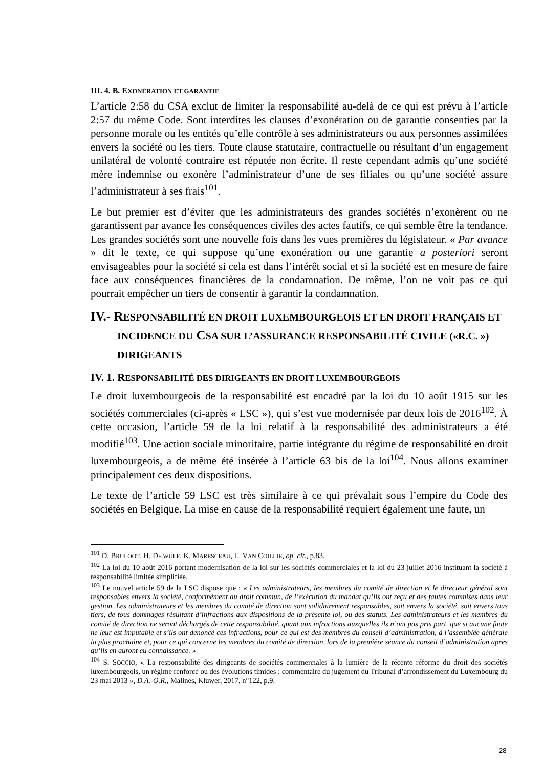III. 4. B. EXONÉRATION ET GARANTIE
L’article 2:58 du CSA exclut de limiter la responsabilité au-delà de ce qui est prévu à l’article 2:57 du même Code. Sont interdites les clauses d’exonération ou de garantie consenties par la personne morale ou les entités qu’elle contrôle à ses administrateurs ou aux personnes assimilées envers la société ou les tiers. Toute clause statutaire, contractuelle ou résultant d’un engagement unilatéral de volonté contraire est réputée non écrite. Il reste cependant admis qu’une société mère indemnise ou exonère l’administrateur d’une de ses filiales ou qu’une société assure l’administrateur à ses frais<sup>101</sup>.
Le but premier est d’éviter que les administrateurs des grandes sociétés n’exonèrent ou ne garantissent par avance les conséquences civiles des actes fautifs, ce qui semble être la tendance. Les grandes sociétés sont une nouvelle fois dans les vues premières du législateur. « Par avance » dit le texte, ce qui suppose qu’une exonération ou une garantie a posteriori seront envisageables pour la société si cela est dans l’intérêt social et si la société est en mesure de faire face aux conséquences financières de la condamnation. De même, l’on ne voit pas ce qui pourrait empêcher un tiers de consentir à garantir la condamnation.
IV.- RESPONSABILITÉ EN DROIT LUXEMBOURGEOIS ET EN DROIT FRANÇAIS ET INCIDENCE DU CSA SUR L’ASSURANCE RESPONSABILITÉ CIVILE («R.C. ») DIRIGEANTS
IV. 1. RESPONSABILITÉ DES DIRIGEANTS EN DROIT LUXEMBOURGEOIS
Le droit luxembourgeois de la responsabilité est encadré par la loi du 10 août 1915 sur les sociétés commerciales (ci-après « LSC »), qui s’est vue modernisée par deux lois de 2016<sup>102</sup>. À cette occasion, l’article 59 de la loi relatif à la responsabilité des administrateurs a été modifié<sup>103</sup>. Une action sociale minoritaire, partie intégrante du régime de responsabilité en droit luxembourgeois, a de même été insérée à l’article 63 bis de la loi<sup>104</sup>. Nous allons examiner principalement ces deux dispositions.
Le texte de l’article 59 LSC est très similaire à ce qui prévalait sous l’empire du Code des sociétés en Belgique. La mise en cause de la responsabilité requiert également une faute, un
<sup>101</sup> D. BRULOOT, H. DE WULF, K. MARESCEAU, L. VAN COILLIE, op. cit., p.83.
<sup>102</sup> La loi du 10 août 2016 portant modernisation de la loi sur les sociétés commerciales et la loi du 23 juillet 2016 instituant la société à responsabilité limitée simplifiée.
<sup>103</sup> Le nouvel article 59 de la LSC dispose que : « Les administrateurs, les membres du comité de direction et le directeur général sont responsables envers la société, conformément au droit commun, de l’exécution du mandat qu’ils ont reçu et des fautes commises dans leur gestion. Les administrateurs et les membres du comité de direction sont solidairement responsables, soit envers la société, soit envers tous tiers, de tous dommages résultant d’infractions aux dispositions de la présente loi, ou des statuts. Les administrateurs et les membres du comité de direction ne seront déchargés de cette responsabilité, quant aux infractions auxquelles ils n’ont pas pris part, que si aucune faute ne leur est imputable et s’ils ont dénoncé ces infractions, pour ce qui est des membres du conseil d’administration, à l’assemblée générale la plus prochaine et, pour ce qui concerne les membres du comité de direction, lors de la première séance du conseil d’administration après qu’ils en auront eu connaissance. »
<sup>104</sup> S. SOCCIO, « La responsabilité des dirigeants de sociétés commerciales à la lumière de la récente réforme du droit des sociétés luxembourgeois, un régime renforcé ou des évolutions timides : commentaire du jugement du Tribunal d’arrondissement du Luxembourg du 23 mai 2013 », D.A.-O.R., Malines, Kluwer, 2017, n°122, p.9.
28